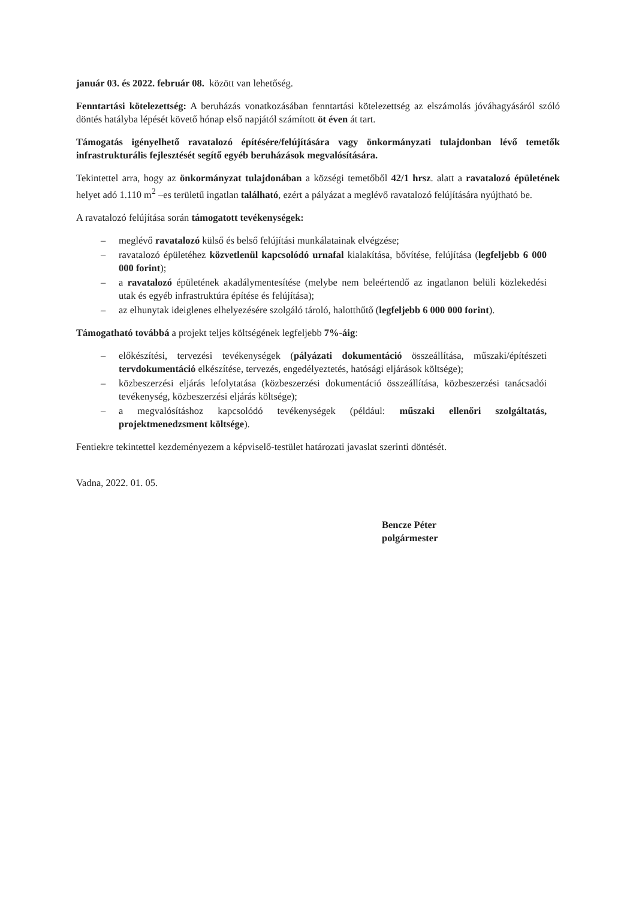január 03. és 2022. február 08. között van lehetőség.
Fenntartási kötelezettség: A beruházás vonatkozásában fenntartási kötelezettség az elszámolás jóváhagyásáról szóló döntés hatályba lépését követő hónap első napjától számított öt éven át tart.
Támogatás igényelhető ravatalozó építésére/felújítására vagy önkormányzati tulajdonban lévő temetők infrastrukturális fejlesztését segítő egyéb beruházások megvalósítására.
Tekintettel arra, hogy az önkormányzat tulajdonában a községi temetőből 42/1 hrsz. alatt a ravatalozó épületének helyet adó 1.110 m<sup>2</sup> –es területű ingatlan található, ezért a pályázat a meglévő ravatalozó felújítására nyújtható be.
A ravatalozó felújítása során támogatott tevékenységek:
– meglévő ravatalozó külső és belső felújítási munkálatainak elvégzése;
– ravatalozó épületéhez közvetlenül kapcsolódó urnafal kialakítása, bővítése, felújítása (legfeljebb 6 000 000 forint);
– a ravatalozó épületének akadálymentesítése (melybe nem beleértendő az ingatlanon belüli közlekedési utak és egyéb infrastruktúra építése és felújítása);
– az elhunytak ideiglenes elhelyezésére szolgáló tároló, halotthűtő (legfeljebb 6 000 000 forint).
Támogatható továbbá a projekt teljes költségének legfeljebb 7%-áig:
– előkészítési, tervezési tevékenységek (pályázati dokumentáció összeállítása, műszaki/építészeti tervdokumentáció elkészítése, tervezés, engedélyeztetés, hatósági eljárások költsége);
– közbeszerzési eljárás lefolytatása (közbeszerzési dokumentáció összeállítása, közbeszerzési tanácsadói tevékenység, közbeszerzési eljárás költsége);
– a megvalósításhoz kapcsolódó tevékenységek (például: műszaki ellenőri szolgáltatás, projektmenedzsment költsége).
Fentiekre tekintettel kezdeményezem a képviselő-testület határozati javaslat szerinti döntését.
Vadna, 2022. 01. 05.
Bencze Péter
polgármester